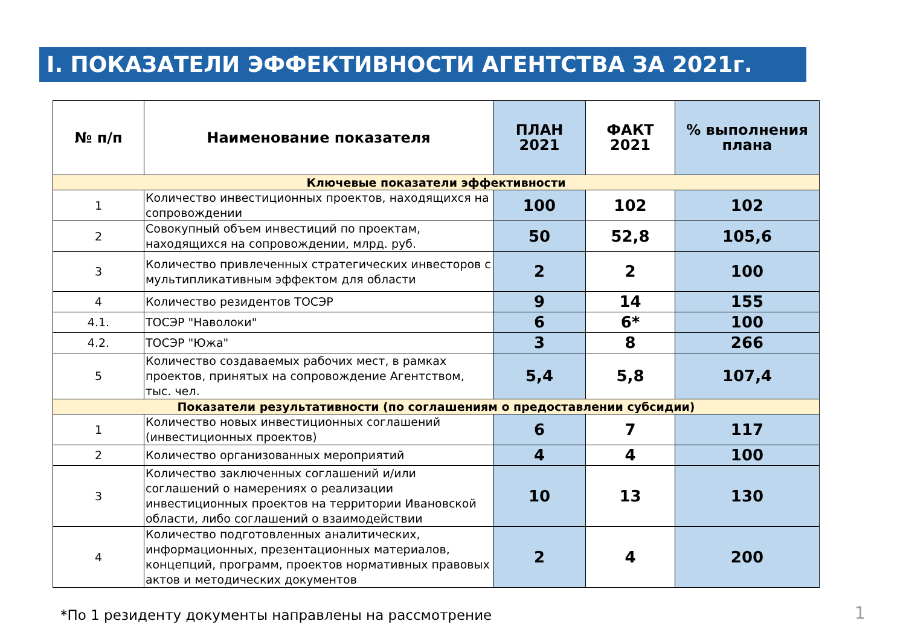I. ПОКАЗАТЕЛИ ЭФФЕКТИВНОСТИ АГЕНТСТВА ЗА 2021г.
| № п/п | Наименование показателя | ПЛАН 2021 | ФАКТ 2021 | % выполнения плана |
| --- | --- | --- | --- | --- |
| Ключевые показатели эффективности | | | | |
| 1 | Количество инвестиционных проектов, находящихся на сопровождении | 100 | 102 | 102 |
| 2 | Совокупный объем инвестиций по проектам, находящихся на сопровождении, млрд. руб. | 50 | 52,8 | 105,6 |
| 3 | Количество привлеченных стратегических инвесторов с мультипликативным эффектом для области | 2 | 2 | 100 |
| 4 | Количество резидентов ТОСЭР | 9 | 14 | 155 |
| 4.1. | ТОСЭР "Наволоки" | 6 | 6* | 100 |
| 4.2. | ТОСЭР "Южа" | 3 | 8 | 266 |
| 5 | Количество создаваемых рабочих мест, в рамках проектов, принятых на сопровождение Агентством, тыс. чел. | 5,4 | 5,8 | 107,4 |
| Показатели результативности (по соглашениям о предоставлении субсидии) | | | | |
| 1 | Количество новых инвестиционных соглашений (инвестиционных проектов) | 6 | 7 | 117 |
| 2 | Количество организованных мероприятий | 4 | 4 | 100 |
| 3 | Количество заключенных соглашений и/или соглашений о намерениях о реализации инвестиционных проектов на территории Ивановской области, либо соглашений о взаимодействии | 10 | 13 | 130 |
| 4 | Количество подготовленных аналитических, информационных, презентационных материалов, концепций, программ, проектов нормативных правовых актов и методических документов | 2 | 4 | 200 |
*По 1 резиденту документы направлены на рассмотрение
1